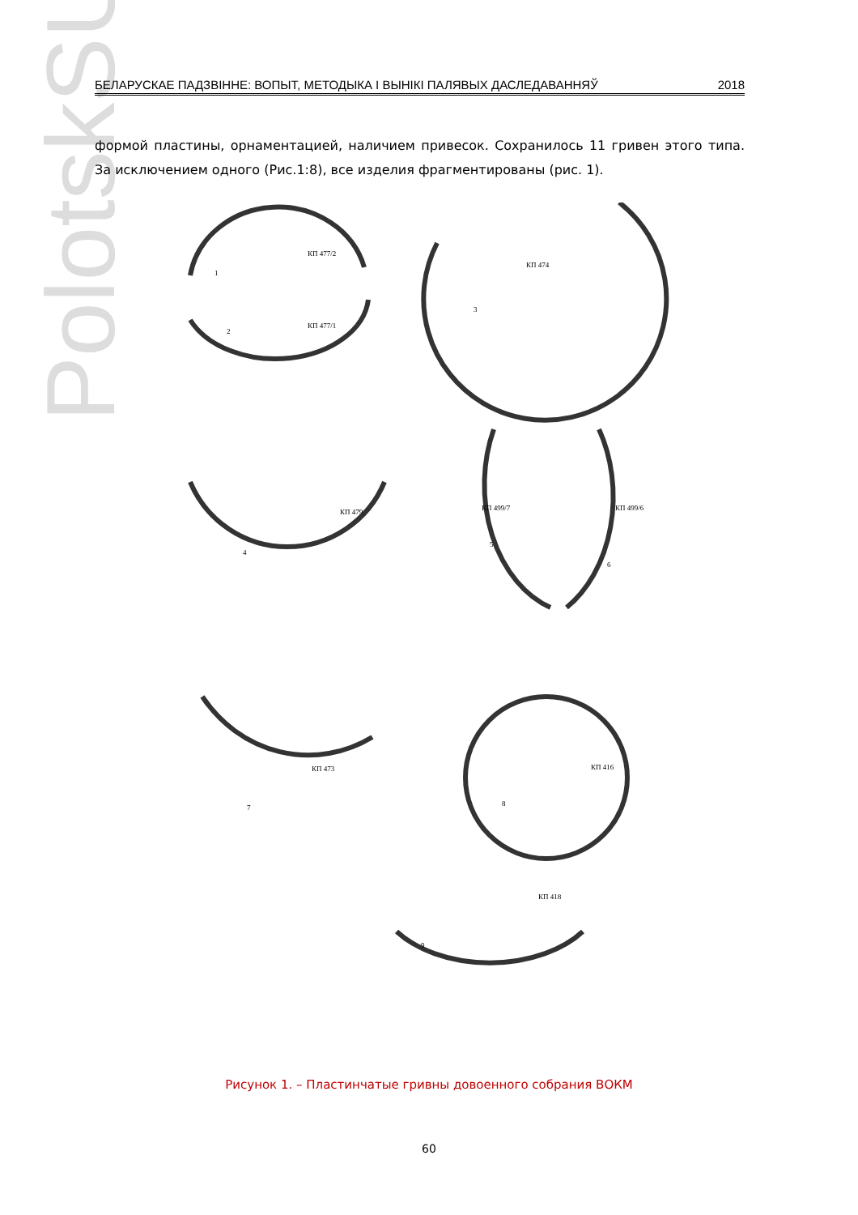PolotskSU
БЕЛАРУСКАЕ ПАДЗВІННЕ: ВОПЫТ, МЕТОДЫКА І ВЫНІКІ ПАЛЯВЫХ ДАСЛЕДАВАННЯЎ 2018
формой пластины, орнаментацией, наличием привесок. Сохранилось 11 гривен этого типа. За исключением одного (Рис.1:8), все изделия фрагментированы (рис. 1).
КП 477/2
1
КП 477/1
2
КП 474
3
КП 479
4
КП 499/7
КП 499/6
5
6
КП 473
7
КП 416
8
КП 418
9
Рисунок 1. – Пластинчатые гривны довоенного собрания ВОКМ
60